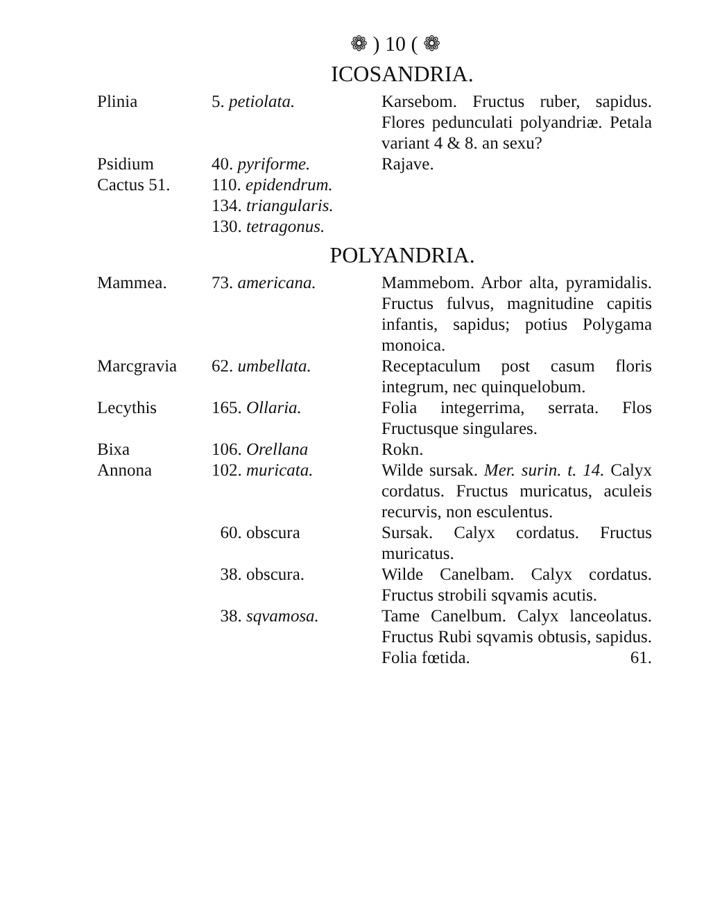❁ ) 10 ( ❁
ICOSANDRIA.
| Plinia | 5. petiolata. | Karsebom. Fructus ruber, sapidus. Flores pedunculati polyandriæ. Petala variant 4 & 8. an sexu? |
| Psidium | 40. pyriforme. | Rajave. |
| Cactus 51. | 110. epidendrum. | |
| | 134. triangularis. | |
| | 130. tetragonus. | |
POLYANDRIA.
| Mammea. | 73. americana. | Mammebom. Arbor alta, pyramidalis. Fructus fulvus, magnitudine capitis infantis, sapidus; potius Polygama monoica. |
| Marcgravia | 62. umbellata. | Receptaculum post casum floris integrum, nec quinquelobum. |
| Lecythis | 165. Ollaria. | Folia integerrima, serrata. Flos Fructusque singulares. |
| Bixa | 106. Orellana | Rokn. |
| Annona | 102. muricata. | Wilde sursak. Mer. surin. t. 14. Calyx cordatus. Fructus muricatus, aculeis recurvis, non esculentus. |
| | 60. obscura | Sursak. Calyx cordatus. Fructus muricatus. |
| | 38. obscura. | Wilde Canelbam. Calyx cordatus. Fructus strobili sqvamis acutis. |
| | 38. sqvamosa. | Tame Canelbum. Calyx lanceolatus. Fructus Rubi sqvamis obtusis, sapidus. Folia fœtida. 61. |